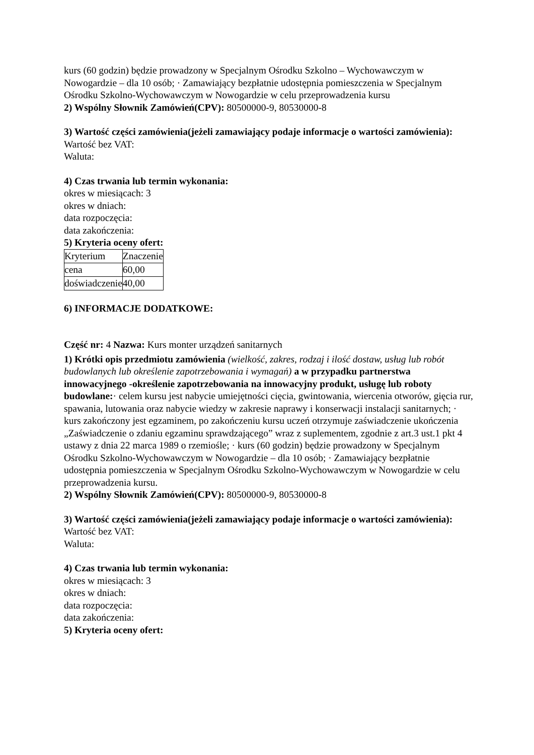kurs (60 godzin) będzie prowadzony w Specjalnym Ośrodku Szkolno – Wychowawczym w Nowogardzie – dla 10 osób; · Zamawiający bezpłatnie udostępnia pomieszczenia w Specjalnym Ośrodku Szkolno-Wychowawczym w Nowogardzie w celu przeprowadzenia kursu
2) Wspólny Słownik Zamówień(CPV): 80500000-9, 80530000-8
3) Wartość części zamówienia(jeżeli zamawiający podaje informacje o wartości zamówienia):
Wartość bez VAT:
Waluta:
4) Czas trwania lub termin wykonania:
okres w miesiącach: 3
okres w dniach:
data rozpoczęcia:
data zakończenia:
5) Kryteria oceny ofert:
| Kryterium | Znaczenie |
| cena | 60,00 |
| doświadczenie | 40,00 |
6) INFORMACJE DODATKOWE:
Część nr: 4 Nazwa: Kurs monter urządzeń sanitarnych
1) Krótki opis przedmiotu zamówienia (wielkość, zakres, rodzaj i ilość dostaw, usług lub robót budowlanych lub określenie zapotrzebowania i wymagań) a w przypadku partnerstwa innowacyjnego -określenie zapotrzebowania na innowacyjny produkt, usługę lub roboty budowlane:· celem kursu jest nabycie umiejętności cięcia, gwintowania, wiercenia otworów, gięcia rur, spawania, lutowania oraz nabycie wiedzy w zakresie naprawy i konserwacji instalacji sanitarnych; · kurs zakończony jest egzaminem, po zakończeniu kursu uczeń otrzymuje zaświadczenie ukończenia „Zaświadczenie o zdaniu egzaminu sprawdzającego” wraz z suplementem, zgodnie z art.3 ust.1 pkt 4 ustawy z dnia 22 marca 1989 o rzemiośle; · kurs (60 godzin) będzie prowadzony w Specjalnym Ośrodku Szkolno-Wychowawczym w Nowogardzie – dla 10 osób; · Zamawiający bezpłatnie udostępnia pomieszczenia w Specjalnym Ośrodku Szkolno-Wychowawczym w Nowogardzie w celu przeprowadzenia kursu.
2) Wspólny Słownik Zamówień(CPV): 80500000-9, 80530000-8
3) Wartość części zamówienia(jeżeli zamawiający podaje informacje o wartości zamówienia):
Wartość bez VAT:
Waluta:
4) Czas trwania lub termin wykonania:
okres w miesiącach: 3
okres w dniach:
data rozpoczęcia:
data zakończenia:
5) Kryteria oceny ofert: